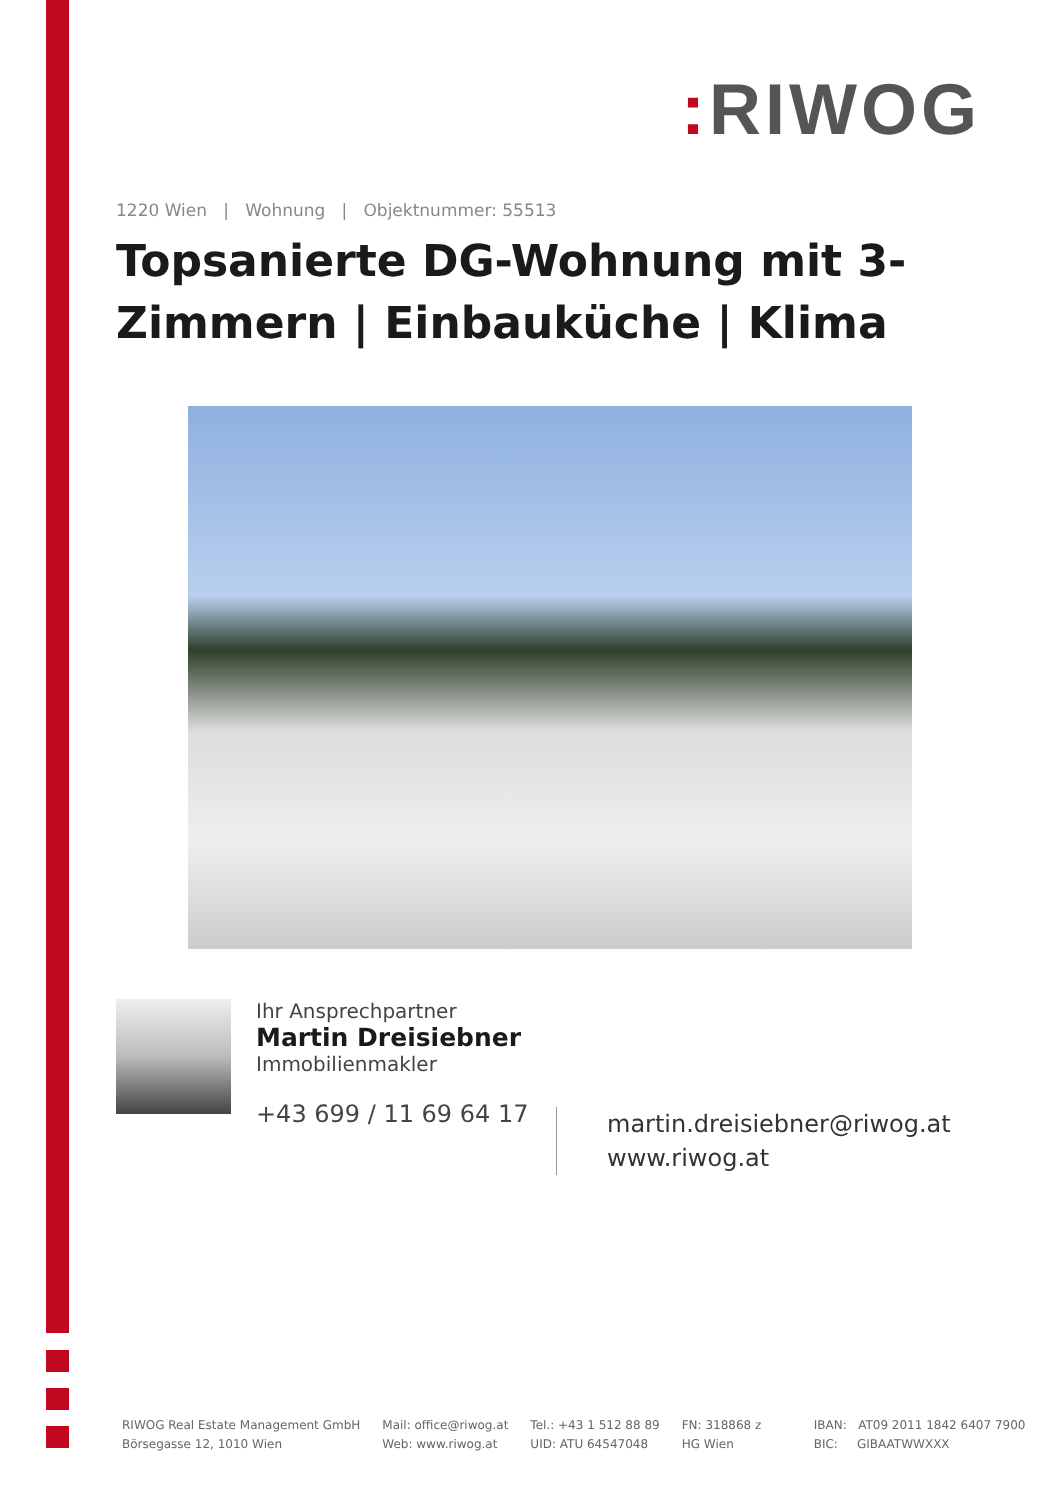: RIWOG
1220 Wien | Wohnung | Objektnummer: 55513
Topsanierte DG-Wohnung mit 3-Zimmern | Einbauküche | Klima
Ihr Ansprechpartner
Martin Dreisiebner
Immobilienmakler
+43 699 / 11 69 64 17
martin.dreisiebner@riwog.at
www.riwog.at
RIWOG Real Estate Management GmbH
Börsegasse 12, 1010 Wien
Mail: office@riwog.at
Web: www.riwog.at
Tel.: +43 1 512 88 89
UID: ATU 64547048
FN: 318868 z
HG Wien
IBAN: AT09 2011 1842 6407 7900
BIC: GIBAATWWXXX